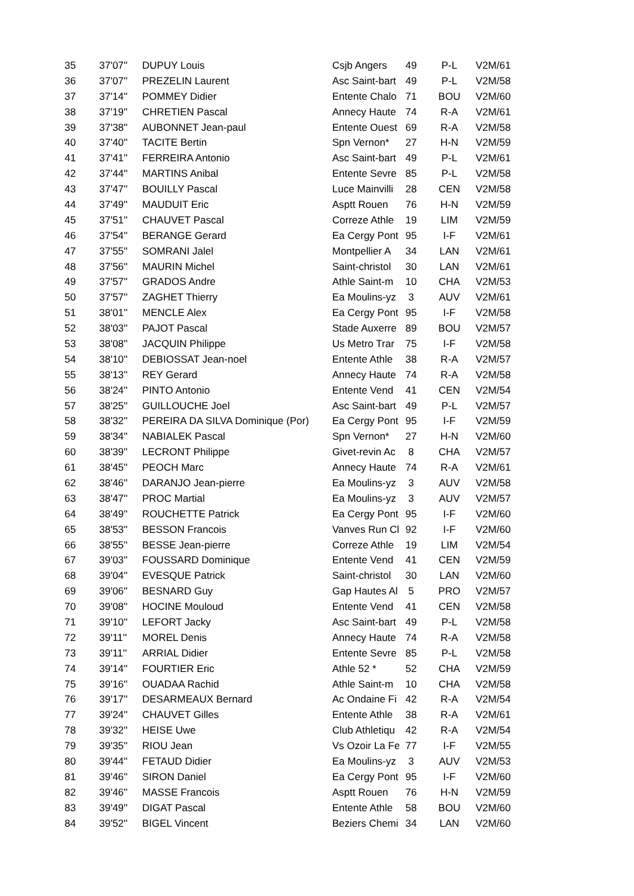| 35 | 37'07'' | DUPUY Louis | Csjb Angers | 49 | P-L | V2M/61 |
| 36 | 37'07'' | PREZELIN Laurent | Asc Saint-bart | 49 | P-L | V2M/58 |
| 37 | 37'14'' | POMMEY Didier | Entente Chalo | 71 | BOU | V2M/60 |
| 38 | 37'19'' | CHRETIEN Pascal | Annecy Haute | 74 | R-A | V2M/61 |
| 39 | 37'38'' | AUBONNET Jean-paul | Entente Ouest | 69 | R-A | V2M/58 |
| 40 | 37'40'' | TACITE Bertin | Spn Vernon* | 27 | H-N | V2M/59 |
| 41 | 37'41'' | FERREIRA Antonio | Asc Saint-bart | 49 | P-L | V2M/61 |
| 42 | 37'44'' | MARTINS Anibal | Entente Sevre | 85 | P-L | V2M/58 |
| 43 | 37'47'' | BOUILLY Pascal | Luce Mainvilli | 28 | CEN | V2M/58 |
| 44 | 37'49'' | MAUDUIT Eric | Asptt Rouen | 76 | H-N | V2M/59 |
| 45 | 37'51'' | CHAUVET Pascal | Correze Athle | 19 | LIM | V2M/59 |
| 46 | 37'54'' | BERANGE Gerard | Ea Cergy Pont | 95 | I-F | V2M/61 |
| 47 | 37'55'' | SOMRANI Jalel | Montpellier A | 34 | LAN | V2M/61 |
| 48 | 37'56'' | MAURIN Michel | Saint-christol | 30 | LAN | V2M/61 |
| 49 | 37'57'' | GRADOS Andre | Athle Saint-m | 10 | CHA | V2M/53 |
| 50 | 37'57'' | ZAGHET Thierry | Ea Moulins-yz | 3 | AUV | V2M/61 |
| 51 | 38'01'' | MENCLE Alex | Ea Cergy Pont | 95 | I-F | V2M/58 |
| 52 | 38'03'' | PAJOT Pascal | Stade Auxerre | 89 | BOU | V2M/57 |
| 53 | 38'08'' | JACQUIN Philippe | Us Metro Trar | 75 | I-F | V2M/58 |
| 54 | 38'10'' | DEBIOSSAT Jean-noel | Entente Athle | 38 | R-A | V2M/57 |
| 55 | 38'13'' | REY Gerard | Annecy Haute | 74 | R-A | V2M/58 |
| 56 | 38'24'' | PINTO Antonio | Entente Vend | 41 | CEN | V2M/54 |
| 57 | 38'25'' | GUILLOUCHE Joel | Asc Saint-bart | 49 | P-L | V2M/57 |
| 58 | 38'32'' | PEREIRA DA SILVA Dominique (Por) | Ea Cergy Pont | 95 | I-F | V2M/59 |
| 59 | 38'34'' | NABIALEK Pascal | Spn Vernon* | 27 | H-N | V2M/60 |
| 60 | 38'39'' | LECRONT Philippe | Givet-revin Ac | 8 | CHA | V2M/57 |
| 61 | 38'45'' | PEOCH Marc | Annecy Haute | 74 | R-A | V2M/61 |
| 62 | 38'46'' | DARANJO Jean-pierre | Ea Moulins-yz | 3 | AUV | V2M/58 |
| 63 | 38'47'' | PROC Martial | Ea Moulins-yz | 3 | AUV | V2M/57 |
| 64 | 38'49'' | ROUCHETTE Patrick | Ea Cergy Pont | 95 | I-F | V2M/60 |
| 65 | 38'53'' | BESSON Francois | Vanves Run Cl | 92 | I-F | V2M/60 |
| 66 | 38'55'' | BESSE Jean-pierre | Correze Athle | 19 | LIM | V2M/54 |
| 67 | 39'03'' | FOUSSARD Dominique | Entente Vend | 41 | CEN | V2M/59 |
| 68 | 39'04'' | EVESQUE Patrick | Saint-christol | 30 | LAN | V2M/60 |
| 69 | 39'06'' | BESNARD Guy | Gap Hautes Al | 5 | PRO | V2M/57 |
| 70 | 39'08'' | HOCINE Mouloud | Entente Vend | 41 | CEN | V2M/58 |
| 71 | 39'10'' | LEFORT Jacky | Asc Saint-bart | 49 | P-L | V2M/58 |
| 72 | 39'11'' | MOREL Denis | Annecy Haute | 74 | R-A | V2M/58 |
| 73 | 39'11'' | ARRIAL Didier | Entente Sevre | 85 | P-L | V2M/58 |
| 74 | 39'14'' | FOURTIER Eric | Athle 52 * | 52 | CHA | V2M/59 |
| 75 | 39'16'' | OUADAA Rachid | Athle Saint-m | 10 | CHA | V2M/58 |
| 76 | 39'17'' | DESARMEAUX Bernard | Ac Ondaine Fi | 42 | R-A | V2M/54 |
| 77 | 39'24'' | CHAUVET Gilles | Entente Athle | 38 | R-A | V2M/61 |
| 78 | 39'32'' | HEISE Uwe | Club Athletiqu | 42 | R-A | V2M/54 |
| 79 | 39'35'' | RIOU Jean | Vs Ozoir La Fe | 77 | I-F | V2M/55 |
| 80 | 39'44'' | FETAUD Didier | Ea Moulins-yz | 3 | AUV | V2M/53 |
| 81 | 39'46'' | SIRON Daniel | Ea Cergy Pont | 95 | I-F | V2M/60 |
| 82 | 39'46'' | MASSE Francois | Asptt Rouen | 76 | H-N | V2M/59 |
| 83 | 39'49'' | DIGAT Pascal | Entente Athle | 58 | BOU | V2M/60 |
| 84 | 39'52'' | BIGEL Vincent | Beziers Chemi | 34 | LAN | V2M/60 |